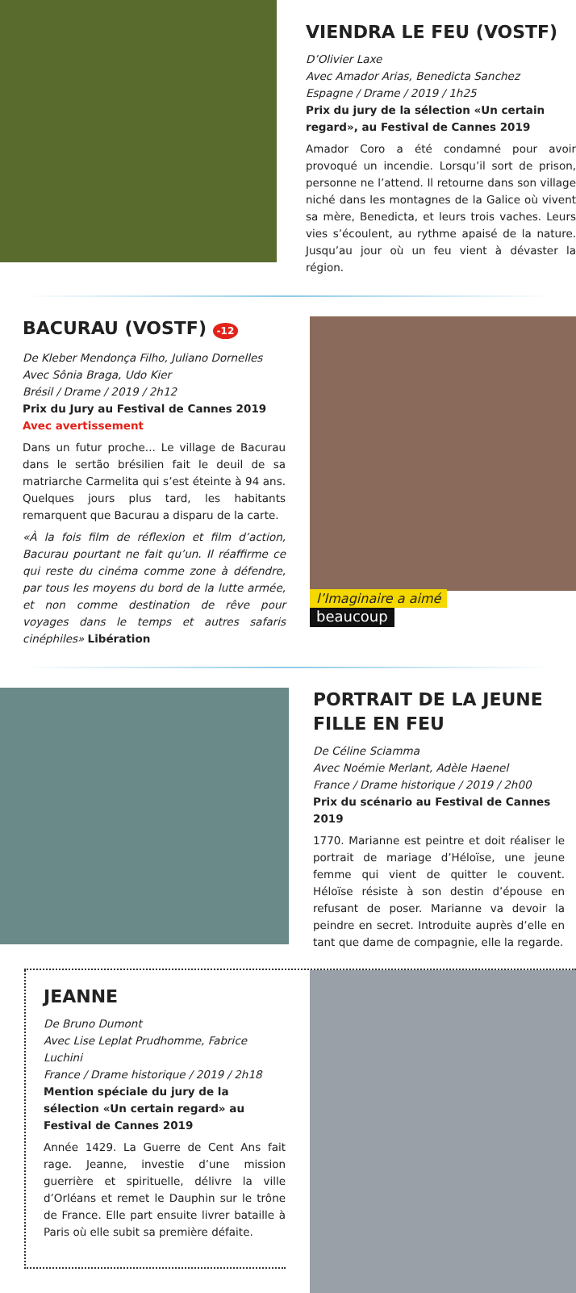VIENDRA LE FEU (VOSTF)
D’Olivier Laxe
Avec Amador Arias, Benedicta Sanchez
Espagne / Drame / 2019 / 1h25
Prix du jury de la sélection «Un certain regard», au Festival de Cannes 2019
Amador Coro a été condamné pour avoir provoqué un incendie. Lorsqu’il sort de prison, personne ne l’attend. Il retourne dans son village niché dans les montagnes de la Galice où vivent sa mère, Benedicta, et leurs trois vaches. Leurs vies s’écoulent, au rythme apaisé de la nature. Jusqu’au jour où un feu vient à dévaster la région.
BACURAU (VOSTF) -12
De Kleber Mendonça Filho, Juliano Dornelles
Avec Sônia Braga, Udo Kier
Brésil / Drame / 2019 / 2h12
Prix du Jury au Festival de Cannes 2019
Avec avertissement
Dans un futur proche... Le village de Bacurau dans le sertão brésilien fait le deuil de sa matriarche Carmelita qui s’est éteinte à 94 ans. Quelques jours plus tard, les habitants remarquent que Bacurau a disparu de la carte.
«À la fois film de réflexion et film d’action, Bacurau pourtant ne fait qu’un. Il réaffirme ce qui reste du cinéma comme zone à défendre, par tous les moyens du bord de la lutte armée, et non comme destination de rêve pour voyages dans le temps et autres safaris cinéphiles» Libération
l’Imaginaire a aimé
beaucoup
PORTRAIT DE LA JEUNE FILLE EN FEU
De Céline Sciamma
Avec Noémie Merlant, Adèle Haenel
France / Drame historique / 2019 / 2h00
Prix du scénario au Festival de Cannes 2019
1770. Marianne est peintre et doit réaliser le portrait de mariage d’Héloïse, une jeune femme qui vient de quitter le couvent. Héloïse résiste à son destin d’épouse en refusant de poser. Marianne va devoir la peindre en secret. Introduite auprès d’elle en tant que dame de compagnie, elle la regarde.
JEANNE
De Bruno Dumont
Avec Lise Leplat Prudhomme, Fabrice Luchini
France / Drame historique / 2019 / 2h18
Mention spéciale du jury de la sélection «Un certain regard» au Festival de Cannes 2019
Année 1429. La Guerre de Cent Ans fait rage. Jeanne, investie d’une mission guerrière et spirituelle, délivre la ville d’Orléans et remet le Dauphin sur le trône de France. Elle part ensuite livrer bataille à Paris où elle subit sa première défaite.